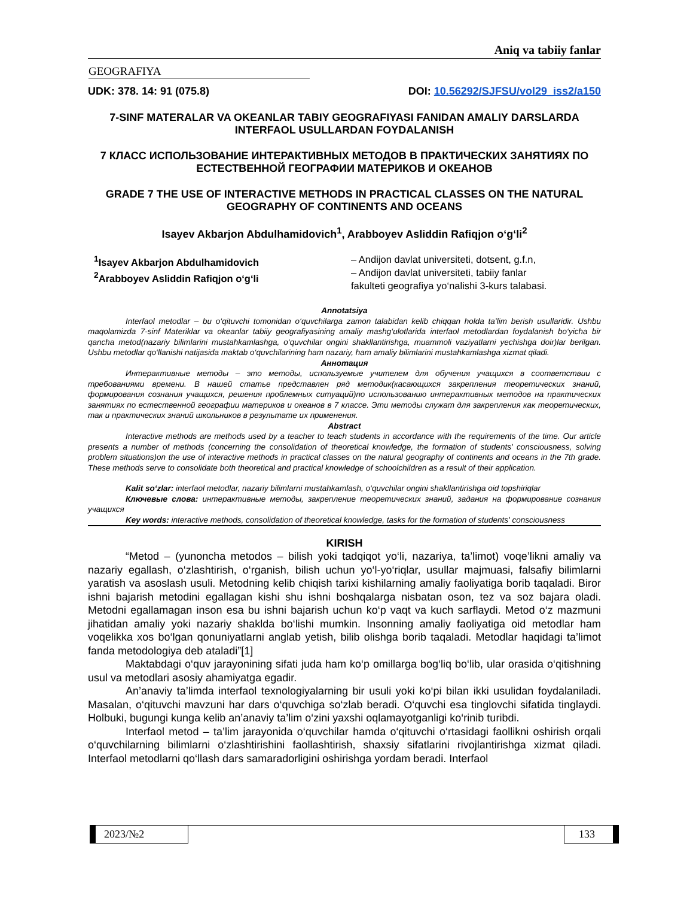Aniq va tabiiy fanlar
GEOGRAFIYA
UDK: 378. 14: 91 (075.8) DOI: 10.56292/SJFSU/vol29_iss2/a150
7-SINF MATERALAR VA OKEANLAR TABIY GEOGRAFIYASI FANIDAN AMALIY DARSLARDA INTERFAOL USULLARDAN FOYDALANISH
7 КЛАСС ИСПОЛЬЗОВАНИЕ ИНТЕРАКТИВНЫХ МЕТОДОВ В ПРАКТИЧЕСКИХ ЗАНЯТИЯХ ПО ЕСТЕСТВЕННОЙ ГЕОГРАФИИ МАТЕРИКОВ И ОКЕАНОВ
GRADE 7 THE USE OF INTERACTIVE METHODS IN PRACTICAL CLASSES ON THE NATURAL GEOGRAPHY OF CONTINENTS AND OCEANS
Isayev Akbarjon Abdulhamidovich<sup>1</sup>, Arabboyev Asliddin Rafiqjon o‘g‘li<sup>2</sup>
<sup>1</sup> Isayev Akbarjon Abdulhamidovich
<sup>2</sup> Arabboyev Asliddin Rafiqjon o‘g‘li
– Andijon davlat universiteti, dotsent, g.f.n,
– Andijon davlat universiteti, tabiiy fanlar
fakulteti geografiya yo‘nalishi 3-kurs talabasi.
Annotatsiya
Interfaol metodlar – bu o‘qituvchi tomonidan o‘quvchilarga zamon talabidan kelib chiqqan holda ta’lim berish usullaridir. Ushbu maqolamizda 7-sinf Materiklar va okeanlar tabiiy geografiyasining amaliy mashg‘ulotlarida interfaol metodlardan foydalanish bo‘yicha bir qancha metod(nazariy bilimlarini mustahkamlashga, o‘quvchilar ongini shakllantirishga, muammoli vaziyatlarni yechishga doir)lar berilgan. Ushbu metodlar qo‘llanishi natijasida maktab o‘quvchilarining ham nazariy, ham amaliy bilimlarini mustahkamlashga xizmat qiladi.
Аннотация
Интерактивные методы – это методы, используемые учителем для обучения учащихся в соответствии с требованиями времени. В нашей статье представлен ряд методик(касающихся закрепления теоретических знаний, формирования сознания учащихся, решения проблемных ситуаций)по использованию интерактивных методов на практических занятиях по естественной географии материков и океанов в 7 классе. Эти методы служат для закрепления как теоретических, так и практических знаний школьников в результате их применения.
Abstract
Interactive methods are methods used by a teacher to teach students in accordance with the requirements of the time. Our article presents a number of methods (concerning the consolidation of theoretical knowledge, the formation of students' consciousness, solving problem situations)on the use of interactive methods in practical classes on the natural geography of continents and oceans in the 7th grade. These methods serve to consolidate both theoretical and practical knowledge of schoolchildren as a result of their application.
Kalit so‘zlar: interfaol metodlar, nazariy bilimlarni mustahkamlash, o‘quvchilar ongini shakllantirishga oid topshiriqlar
Ключевые слова: интерактивные методы, закрепление теоретических знаний, задания на формирование сознания учащихся
Key words: interactive methods, consolidation of theoretical knowledge, tasks for the formation of students' consciousness
KIRISH
“Metod – (yunoncha metodos – bilish yoki tadqiqot yo‘li, nazariya, ta’limot) voqe’likni amaliy va nazariy egallash, o‘zlashtirish, o‘rganish, bilish uchun yo‘l-yo‘riqlar, usullar majmuasi, falsafiy bilimlarni yaratish va asoslash usuli. Metodning kelib chiqish tarixi kishilarning amaliy faoliyatiga borib taqaladi. Biror ishni bajarish metodini egallagan kishi shu ishni boshqalarga nisbatan oson, tez va soz bajara oladi. Metodni egallamagan inson esa bu ishni bajarish uchun ko‘p vaqt va kuch sarflaydi. Metod o‘z mazmuni jihatidan amaliy yoki nazariy shaklda bo‘lishi mumkin. Insonning amaliy faoliyatiga oid metodlar ham voqelikka xos bo‘lgan qonuniyatlarni anglab yetish, bilib olishga borib taqaladi. Metodlar haqidagi ta’limot fanda metodologiya deb ataladi”[1]
Maktabdagi o‘quv jarayonining sifati juda ham ko‘p omillarga bog‘liq bo‘lib, ular orasida o‘qitishning usul va metodlari asosiy ahamiyatga egadir.
An’anaviy ta’limda interfaol texnologiyalarning bir usuli yoki ko‘pi bilan ikki usulidan foydalaniladi. Masalan, o‘qituvchi mavzuni har dars o‘quvchiga so‘zlab beradi. O‘quvchi esa tinglovchi sifatida tinglaydi. Holbuki, bugungi kunga kelib an’anaviy ta’lim o‘zini yaxshi oqlamayotganligi ko‘rinib turibdi.
Interfaol metod – ta’lim jarayonida o‘quvchilar hamda o‘qituvchi o‘rtasidagi faollikni oshirish orqali o‘quvchilarning bilimlarni o‘zlashtirishini faollashtirish, shaxsiy sifatlarini rivojlantirishga xizmat qiladi. Interfaol metodlarni qo‘llash dars samaradorligini oshirishga yordam beradi. Interfaol
2023/№2 133